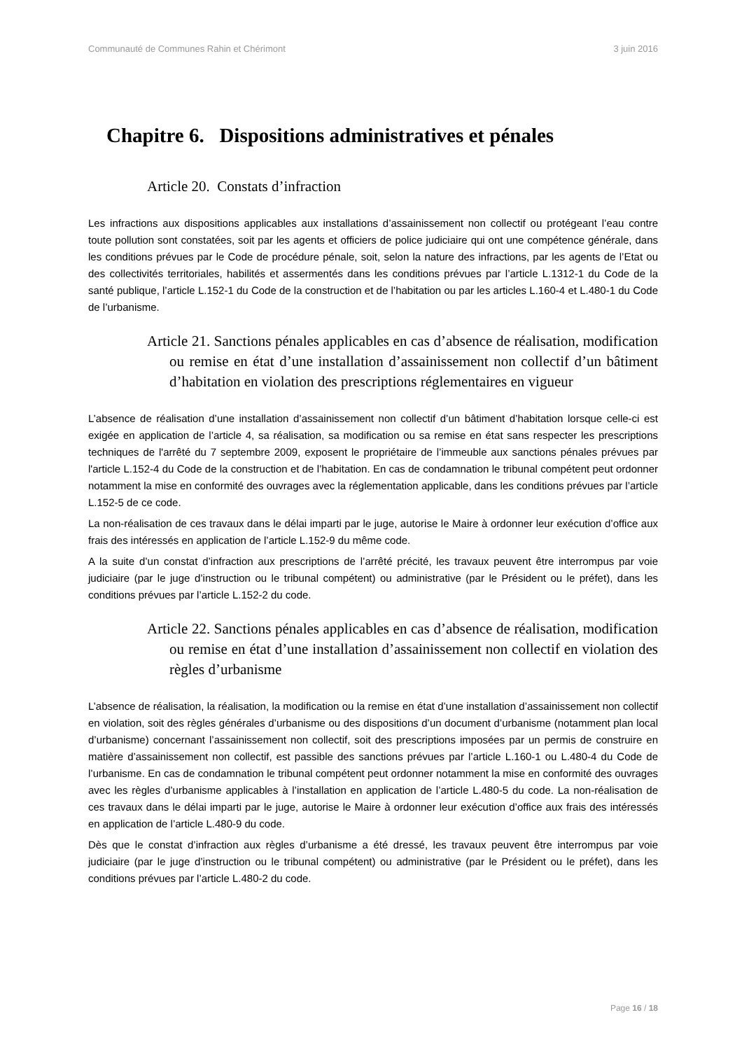Communauté de Communes Rahin et Chérimont 3 juin 2016
Chapitre 6. Dispositions administratives et pénales
Article 20. Constats d’infraction
Les infractions aux dispositions applicables aux installations d’assainissement non collectif ou protégeant l’eau contre toute pollution sont constatées, soit par les agents et officiers de police judiciaire qui ont une compétence générale, dans les conditions prévues par le Code de procédure pénale, soit, selon la nature des infractions, par les agents de l’Etat ou des collectivités territoriales, habilités et assermentés dans les conditions prévues par l’article L.1312-1 du Code de la santé publique, l’article L.152-1 du Code de la construction et de l’habitation ou par les articles L.160-4 et L.480-1 du Code de l’urbanisme.
Article 21. Sanctions pénales applicables en cas d’absence de réalisation, modification ou remise en état d’une installation d’assainissement non collectif d’un bâtiment d’habitation en violation des prescriptions réglementaires en vigueur
L’absence de réalisation d’une installation d’assainissement non collectif d’un bâtiment d’habitation lorsque celle-ci est exigée en application de l’article 4, sa réalisation, sa modification ou sa remise en état sans respecter les prescriptions techniques de l'arrêté du 7 septembre 2009, exposent le propriétaire de l’immeuble aux sanctions pénales prévues par l'article L.152-4 du Code de la construction et de l’habitation. En cas de condamnation le tribunal compétent peut ordonner notamment la mise en conformité des ouvrages avec la réglementation applicable, dans les conditions prévues par l’article L.152-5 de ce code.
La non-réalisation de ces travaux dans le délai imparti par le juge, autorise le Maire à ordonner leur exécution d’office aux frais des intéressés en application de l’article L.152-9 du même code.
A la suite d’un constat d’infraction aux prescriptions de l’arrêté précité, les travaux peuvent être interrompus par voie judiciaire (par le juge d’instruction ou le tribunal compétent) ou administrative (par le Président ou le préfet), dans les conditions prévues par l’article L.152-2 du code.
Article 22. Sanctions pénales applicables en cas d’absence de réalisation, modification ou remise en état d’une installation d’assainissement non collectif en violation des règles d’urbanisme
L’absence de réalisation, la réalisation, la modification ou la remise en état d’une installation d’assainissement non collectif en violation, soit des règles générales d’urbanisme ou des dispositions d’un document d’urbanisme (notamment plan local d’urbanisme) concernant l’assainissement non collectif, soit des prescriptions imposées par un permis de construire en matière d’assainissement non collectif, est passible des sanctions prévues par l’article L.160-1 ou L.480-4 du Code de l’urbanisme. En cas de condamnation le tribunal compétent peut ordonner notamment la mise en conformité des ouvrages avec les règles d’urbanisme applicables à l’installation en application de l’article L.480-5 du code. La non-réalisation de ces travaux dans le délai imparti par le juge, autorise le Maire à ordonner leur exécution d’office aux frais des intéressés en application de l’article L.480-9 du code.
Dès que le constat d’infraction aux règles d’urbanisme a été dressé, les travaux peuvent être interrompus par voie judiciaire (par le juge d’instruction ou le tribunal compétent) ou administrative (par le Président ou le préfet), dans les conditions prévues par l’article L.480-2 du code.
Page 16 / 18